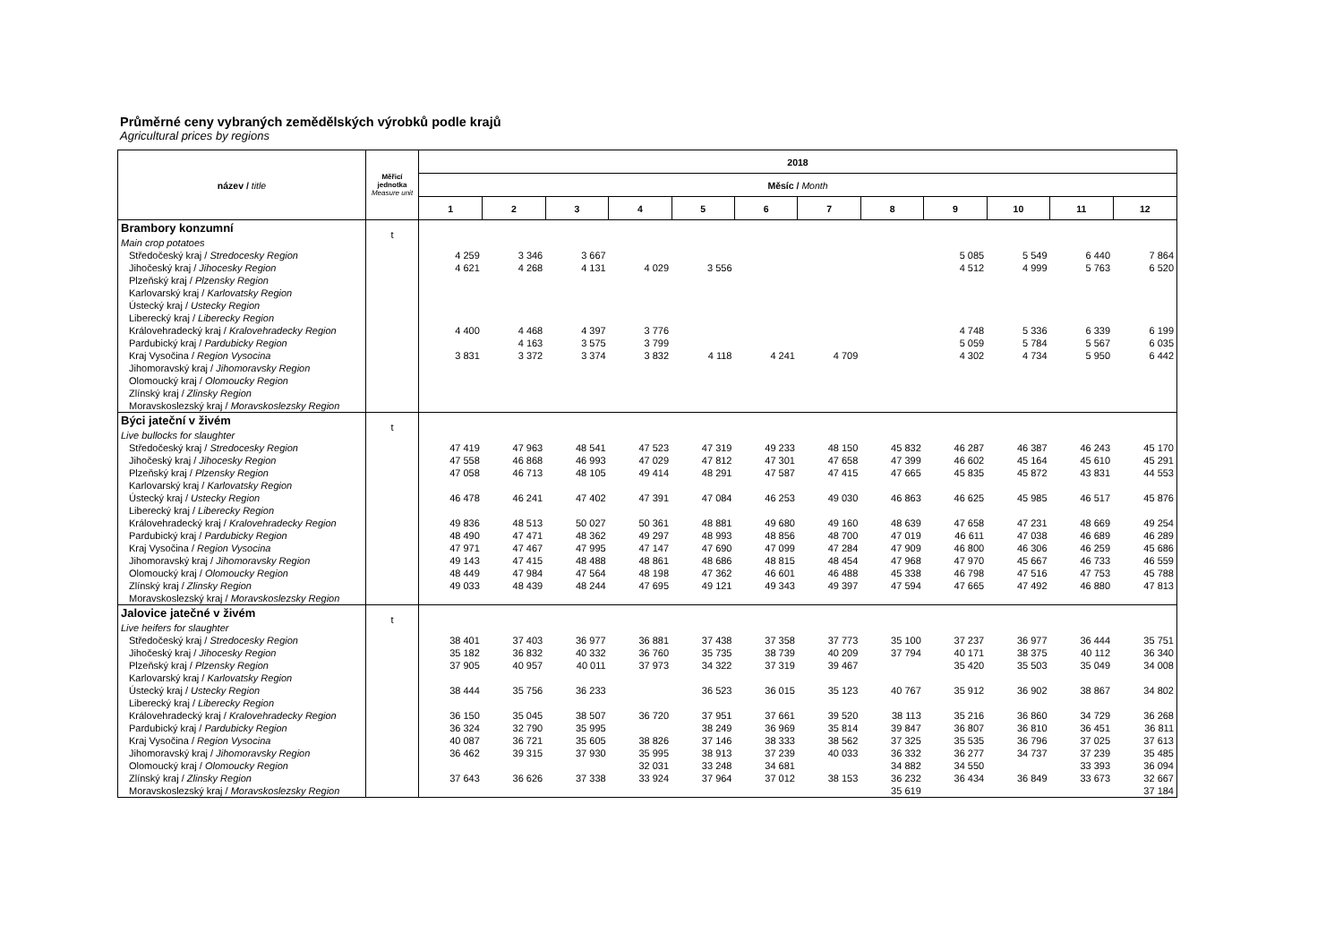Průměrné ceny vybraných zemědělských výrobků podle krajů
Agricultural prices by regions
| název / title | Měřicí jednotka Measure unit | 2018 | | | | | | | | | | | |
| --- | --- | --- | --- | --- | --- | --- | --- | --- | --- | --- | --- | --- | --- |
| | | Měsíc / Month | | | | | | | | | | | |
| | | 1 | 2 | 3 | 4 | 5 | 6 | 7 | 8 | 9 | 10 | 11 | 12 |
| Brambory konzumní | t | | | | | | | | | | | | |
| Main crop potatoes | | | | | | | | | | | | | |
| Středočeský kraj / Stredocesky Region | | 4 259 | 3 346 | 3 667 | | | | | | 5 085 | 5 549 | 6 440 | 7 864 |
| Jihočeský kraj / Jihocesky Region | | 4 621 | 4 268 | 4 131 | 4 029 | 3 556 | | | | 4 512 | 4 999 | 5 763 | 6 520 |
| Plzeňský kraj / Plzensky Region | | | | | | | | | | | | | |
| Karlovarský kraj / Karlovatsky Region | | | | | | | | | | | | | |
| Ústecký kraj / Ustecky Region | | | | | | | | | | | | | |
| Liberecký kraj / Liberecky Region | | | | | | | | | | | | | |
| Královehradecký kraj / Kralovehradecky Region | | 4 400 | 4 468 | 4 397 | 3 776 | | | | | 4 748 | 5 336 | 6 339 | 6 199 |
| Pardubický kraj / Pardubicky Region | | | 4 163 | 3 575 | 3 799 | | | | | 5 059 | 5 784 | 5 567 | 6 035 |
| Kraj Vysočina / Region Vysocina | | 3 831 | 3 372 | 3 374 | 3 832 | 4 118 | 4 241 | 4 709 | | 4 302 | 4 734 | 5 950 | 6 442 |
| Jihomoravský kraj / Jihomoravsky Region | | | | | | | | | | | | | |
| Olomoucký kraj / Olomoucky Region | | | | | | | | | | | | | |
| Zlínský kraj / Zlinsky Region | | | | | | | | | | | | | |
| Moravskoslezský kraj / Moravskoslezsky Region | | | | | | | | | | | | | |
| Býci jateční v živém | t | | | | | | | | | | | | |
| Live bullocks for slaughter | | | | | | | | | | | | | |
| Středočeský kraj / Stredocesky Region | | 47 419 | 47 963 | 48 541 | 47 523 | 47 319 | 49 233 | 48 150 | 45 832 | 46 287 | 46 387 | 46 243 | 45 170 |
| Jihočeský kraj / Jihocesky Region | | 47 558 | 46 868 | 46 993 | 47 029 | 47 812 | 47 301 | 47 658 | 47 399 | 46 602 | 45 164 | 45 610 | 45 291 |
| Plzeňský kraj / Plzensky Region | | 47 058 | 46 713 | 48 105 | 49 414 | 48 291 | 47 587 | 47 415 | 47 665 | 45 835 | 45 872 | 43 831 | 44 553 |
| Karlovarský kraj / Karlovatsky Region | | | | | | | | | | | | | |
| Ústecký kraj / Ustecky Region | | 46 478 | 46 241 | 47 402 | 47 391 | 47 084 | 46 253 | 49 030 | 46 863 | 46 625 | 45 985 | 46 517 | 45 876 |
| Liberecký kraj / Liberecky Region | | | | | | | | | | | | | |
| Královehradecký kraj / Kralovehradecky Region | | 49 836 | 48 513 | 50 027 | 50 361 | 48 881 | 49 680 | 49 160 | 48 639 | 47 658 | 47 231 | 48 669 | 49 254 |
| Pardubický kraj / Pardubicky Region | | 48 490 | 47 471 | 48 362 | 49 297 | 48 993 | 48 856 | 48 700 | 47 019 | 46 611 | 47 038 | 46 689 | 46 289 |
| Kraj Vysočina / Region Vysocina | | 47 971 | 47 467 | 47 995 | 47 147 | 47 690 | 47 099 | 47 284 | 47 909 | 46 800 | 46 306 | 46 259 | 45 686 |
| Jihomoravský kraj / Jihomoravsky Region | | 49 143 | 47 415 | 48 488 | 48 861 | 48 686 | 48 815 | 48 454 | 47 968 | 47 970 | 45 667 | 46 733 | 46 559 |
| Olomoucký kraj / Olomoucky Region | | 48 449 | 47 984 | 47 564 | 48 198 | 47 362 | 46 601 | 46 488 | 45 338 | 46 798 | 47 516 | 47 753 | 45 788 |
| Zlínský kraj / Zlinsky Region | | 49 033 | 48 439 | 48 244 | 47 695 | 49 121 | 49 343 | 49 397 | 47 594 | 47 665 | 47 492 | 46 880 | 47 813 |
| Moravskoslezský kraj / Moravskoslezsky Region | | | | | | | | | | | | | |
| Jalovice jatečné v živém | t | | | | | | | | | | | | |
| Live heifers for slaughter | | | | | | | | | | | | | |
| Středočeský kraj / Stredocesky Region | | 38 401 | 37 403 | 36 977 | 36 881 | 37 438 | 37 358 | 37 773 | 35 100 | 37 237 | 36 977 | 36 444 | 35 751 |
| Jihočeský kraj / Jihocesky Region | | 35 182 | 36 832 | 40 332 | 36 760 | 35 735 | 38 739 | 40 209 | 37 794 | 40 171 | 38 375 | 40 112 | 36 340 |
| Plzeňský kraj / Plzensky Region | | 37 905 | 40 957 | 40 011 | 37 973 | 34 322 | 37 319 | 39 467 | | 35 420 | 35 503 | 35 049 | 34 008 |
| Karlovarský kraj / Karlovatsky Region | | | | | | | | | | | | | |
| Ústecký kraj / Ustecky Region | | 38 444 | 35 756 | 36 233 | | 36 523 | 36 015 | 35 123 | 40 767 | 35 912 | 36 902 | 38 867 | 34 802 |
| Liberecký kraj / Liberecky Region | | | | | | | | | | | | | |
| Královehradecký kraj / Kralovehradecky Region | | 36 150 | 35 045 | 38 507 | 36 720 | 37 951 | 37 661 | 39 520 | 38 113 | 35 216 | 36 860 | 34 729 | 36 268 |
| Pardubický kraj / Pardubicky Region | | 36 324 | 32 790 | 35 995 | | 38 249 | 36 969 | 35 814 | 39 847 | 36 807 | 36 810 | 36 451 | 36 811 |
| Kraj Vysočina / Region Vysocina | | 40 087 | 36 721 | 35 605 | 38 826 | 37 146 | 38 333 | 38 562 | 37 325 | 35 535 | 36 796 | 37 025 | 37 613 |
| Jihomoravský kraj / Jihomoravsky Region | | 36 462 | 39 315 | 37 930 | 35 995 | 38 913 | 37 239 | 40 033 | 36 332 | 36 277 | 34 737 | 37 239 | 35 485 |
| Olomoucký kraj / Olomoucky Region | | | | | 32 031 | 33 248 | 34 681 | | 34 882 | 34 550 | | 33 393 | 36 094 |
| Zlínský kraj / Zlinsky Region | | 37 643 | 36 626 | 37 338 | 33 924 | 37 964 | 37 012 | 38 153 | 36 232 | 36 434 | 36 849 | 33 673 | 32 667 |
| Moravskoslezský kraj / Moravskoslezsky Region | | | | | | | | | 35 619 | | | | 37 184 |